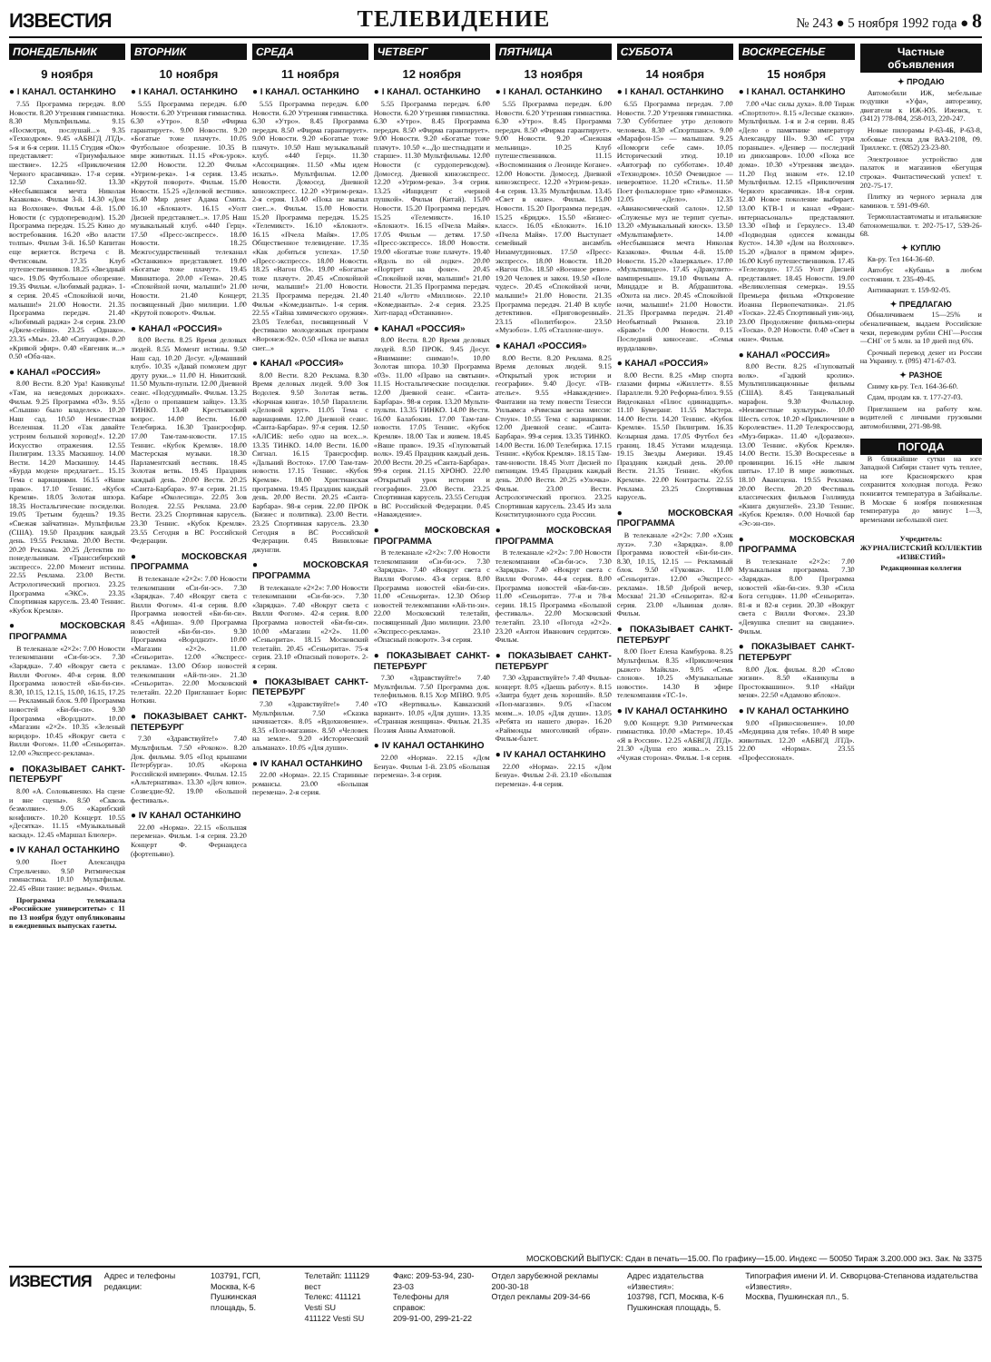ИЗВЕСТИЯ ТЕЛЕВИДЕНИЕ № 243 ● 5 ноября 1992 года ● 8
ПОНЕДЕЛЬНИК
9 ноября
● I КАНАЛ. ОСТАНКИНО
7.55 Программа передач. 8.00 Новости. 8.20 Утренняя гимнастика. 8.30 Мультфильмы. 9.15 «Посмотри, послушай...» 9.35 «Технодром». 9.45 «АБВГД ЛТД». 5-я и 6-я серии. 11.15 Студия «Око» представляет: «Триумфальное шествие». 12.25 «Приключения Черного красавчика». 17-я серия. 12.50 Сахалин-92. 13.30 «Несбывшаяся мечта Николая Казакова». Фильм 3-й. 14.30 «Дом на Волхонке». Фильм 4-й. 15.00 Новости (с сурдопереводом). 15.20 Программа передач. 15.25 Кино до востребования. 16.20 «Во власти толпы». Фильм 3-й. 16.50 Капитан еще вернется. Встреча с В. Фетисовым. 17.35 Клуб путешественников. 18.25 «Звездный час». 19.05 Футбольное обозрение. 19.35 Фильм. «Любимый раджа». 1-я серия. 20.45 «Спокойной ночи, малыши!» 21.00 Новости. 21.35 Программа передач. 21.40 «Любимый раджа» 2-я серия. 23.00 «Джем-сейшн». 23.25 «Однако». 23.35 «Мы». 23.40 «Ситуация». 0.20 «Кривой эфир». 0.40 «Евгеник и...» 0.50 «Оба-на».
● КАНАЛ «РОССИЯ»
8.00 Вести. 8.20 Ура! Каникулы! «Там, на неведомых дорожках». Фильм. 9.25 Программа «03». 9.55 «Слышно было владелек». 10.20 Наш сад. 10.50 Неизвестная Вселенная. 11.20 «Так давайте устроим большой хоровод!». 12.20 Искусство отражения. 12.55 Пилигрим. 13.35 Маскишоу. 14.00 Вести. 14.20 Маскишоу. 14.45 «Бурда моден» предлагает... 15.15 Тема с вариациями. 16.15 «Ваше право». 17.10 Теннис. «Кубок Кремля». 18.05 Золотая шпора. 18.35 Ностальгические посиделки. 19.05 Третьим будешь? 19.35 «Свежая зайчатина». Мультфильм (США). 19.50 Праздник каждый день. 19.55 Реклама. 20.00 Вести. 20.20 Реклама. 20.25 Детектив по понедельникам. «Транссибирский экспресс». 22.00 Момент истины. 22.55 Реклама. 23.00 Вести. Астрологический прогноз. 23.25 Программа «ЭКС». 23.35 Спортивная карусель. 23.40 Теннис. «Кубок Кремля».
● МОСКОВСКАЯ ПРОГРАММА
В телеканале «2×2»: 7.00 Новости телекомпании «Си-би-эс». 7.30 «Зарядка». 7.40 «Вокруг света с Вилли Фогом». 40-я серия. 8.00 Программа новостей «Би-би-си». 8.30, 10.15, 12.15, 15.00, 16.15, 17.25 — Рекламный блок. 9.00 Программа новостей «Би-би-си». 9.30 Программа «Ворлднэт». 10.00 «Магазин «2×2». 10.35 «Зеленый коридор». 10.45 «Вокруг света с Вилли Фогом». 11.00 «Сеньорита». 12.00 «Экспресс-реклама».
● ПОКАЗЫВАЕТ САНКТ-ПЕТЕРБУРГ
8.00 «А. Соловьяненко. На сцене и вне сцены». 8.50 «Сквозь безмолвие». 9.05 «Карибский конфликт». 10.20 Концерт. 10.55 «Десятка». 11.15 «Музыкальный каскад». 12.45 «Маршал Блюхер».
● IV КАНАЛ ОСТАНКИНО
9.00 Поет Александра Стрельченко. 9.50 Ритмическая гимнастика. 10.10 Мультфильм. 22.45 «Вни тание: ведьмы». Фильм.
Программа телеканала «Российские университеты» с 11 по 13 ноября будут опубликованы в ежедневных выпусках газеты.
ВТОРНИК
10 ноября
● I КАНАЛ. ОСТАНКИНО
5.55 Программа передач. 6.00 Новости. 6.20 Утренняя гимнастика. 6.30 «Утро». 8.50 «Фирма гарантирует». 9.00 Новости. 9.20 «Богатые тоже плачут». 10.05 Футбольное обозрение. 10.35 В мире животных. 11.15 «Рок-урок». 12.00 Новости. 12.20 Фильм «Угрюм-река». 1-я серия. 13.45 «Крутой поворот». Фильм. 15.00 Новости. 15.25 «Деловой вестник». 15.40 Мир денег Адама Смита. 16.10 «Блокнот». 16.15 «Уолт Дисней представляет...». 17.05 Наш музыкальный клуб. «440 Герц». 17.50 «Пресс-экспресс». 18.00 Новости. 18.25 Межгосударственный телеканал «Останкино» представляет. 19.00 «Богатые тоже плачут». 19.45 Миниатюра. 20.00 «Тема». 20.45 «Спокойной ночи, малыши!» 21.00 Новости. 21.40 Концерт, посвященный Дню милиции. 1.00 «Крутой поворот». Фильм.
● КАНАЛ «РОССИЯ»
8.00 Вести. 8.25 Время деловых людей. 8.55 Момент истины. 9.50 Наш сад. 10.20 Досуг. «Домашний клуб». 10.35 «Давай поможем друг другу руки...» 11.00 Н. Никитский. 11.50 Мульти-пульти. 12.00 Дневной сеанс. «Подсудимый». Фильм. 13.25 «Дело о пропавшем зайце». 13.35 ТИНКО. 13.40 Крестьянский вопрос. 14.00 Вести. 16.00 Телебиржа. 16.30 Трансросфир. 17.00 Там-там-новости. 17.15 Теннис. «Кубок Кремля». 18.00 Мастерская музыки. 18.30 Парламентский вестник. 18.45 Золотая ветвь. 19.45 Праздник каждый день. 20.00 Вести. 20.25 «Санта-Барбара». 97-я серия. 21.15 Кабаре «Околесица». 22.05 Зов Володея. 22.55 Реклама. 23.00 Вести. 23.25 Спортивная карусель. 23.30 Теннис. «Кубок Кремля». 23.55 Сегодня в ВС Российской Федерации.
● МОСКОВСКАЯ ПРОГРАММА
В телеканале «2×2»: 7.00 Новости телекомпании «Си-би-эс». 7.30 «Зарядка». 7.40 «Вокруг света с Вилли Фогом». 41-я серия. 8.00 Программа новостей «Би-би-си». 8.45 «Афиша». 9.00 Программа новостей «Би-би-си». 9.30 Программа «Ворлднэт». 10.00 «Магазин «2×2». 11.00 «Сеньорита». 12.00 «Экспресс-реклама». 13.00 Обзор новостей телекомпании «Ай-ти-эн». 21.30 «Сеньорита». 22.00 Московский телетайп. 22.20 Приглашает Борис Ноткин.
● ПОКАЗЫВАЕТ САНКТ-ПЕТЕРБУРГ
7.30 «Здравствуйте!» 7.40 Мультфильм. 7.50 «Рококо». 8.20 Док. фильмы. 9.05 «Под крышами Петербурга». 10.05 «Корона Российской империи». Фильм. 12.15 «Альтернатива». 13.30 «Доч кино». Созвездие-92. 19.00 «Большой фестиваль».
● IV КАНАЛ ОСТАНКИНО
22.00 «Норма». 22.15 «Большая перемена». Фильм. 1-я серия. 23.20 Концерт Ф. Фернандеса (фортепьяно).
СРЕДА
11 ноября
● I КАНАЛ. ОСТАНКИНО
5.55 Программа передач. 6.00 Новости. 6.20 Утренняя гимнастика. 6.30 «Утро». 8.45 Программа передач. 8.50 «Фирма гарантирует». 9.00 Новости. 9.20 «Богатые тоже плачут». 10.50 Наш музыкальный клуб. «440 Герц». 11.30 «Ассоциация». 11.50 «Мы идем искать». Мультфильм. 12.00 Новости. Домосед. Дневной киноэкспресс. 12.20 «Угрюм-река». 2-я серия. 13.40 «Пока не выпал снег...». Фильм. 15.00 Новости. 15.20 Программа передач. 15.25 «Телемикст». 16.10 «Блокнот». 16.15 «Пчела Майя». 17.05 Общественное телевидение. 17.35 «Как добиться успеха». 17.50 «Пресс-экспресс». 18.00 Новости. 18.25 «Вагон 03». 19.00 «Богатые тоже плачут». 20.45 «Спокойной ночи, малыши!» 21.00 Новости. 21.35 Программа передач. 21.40 Фильм «Комедианты». 1-я серия. 22.55 «Тайна химического оружия». 23.05 Телебал, посвященный V фестивалю молодежных программ «Воронеж-92». 0.50 «Пока не выпал снег...»
● КАНАЛ «РОССИЯ»
8.00 Вести. 8.20 Реклама. 8.30 Время деловых людей. 9.00 Зоя Водолея. 9.50 Золотая ветвь. «Корчная книга». 10.50 Параллели. «Деловой круг». 11.05 Тема с вариациями. 12.00 Дневной сеанс. «Санта-Барбара». 97-я серия. 12.50 «АЛСИБ: небо одно на всех...». 13.35 ТИНКО. 14.00 Вести. 16.00 Сигнал. 16.15 Трансросфир. «Дальний Восток». 17.00 Там-там-новости. 17.15 Теннис. «Кубок Кремля». 18.00 Христианская программа. 19.45 Праздник каждый день. 20.00 Вести. 20.25 «Санта-Барбара». 98-я серия. 22.00 ПРОК (Бизнес и политика). 23.00 Вести. 23.25 Спортивная карусель. 23.30 Сегодня в ВС Российской Федерации. 0.45 Виниловые джунгли.
● МОСКОВСКАЯ ПРОГРАММА
В телеканале «2×2»: 7.00 Новости телекомпании «Си-би-эс». 7.30 «Зарядка». 7.40 «Вокруг света с Вилли Фогом». 42-я серия. 8.00 Программа новостей «Би-би-си». 10.00 «Магазин «2×2». 11.00 «Сеньорита». 18.15 Московский телетайп. 20.45 «Сеньорита». 75-я серия. 23.10 «Опасный поворот». 2-я серия.
● ПОКАЗЫВАЕТ САНКТ-ПЕТЕРБУРГ
7.30 «Здравствуйте!» 7.40 Мультфильм. 7.50 «Сказка начинается». 8.05 «Вдохновение». 8.35 «Поп-магазин». 8.50 «Человек на земле». 9.20 «Исторический альманах». 10.05 «Для души».
● IV КАНАЛ ОСТАНКИНО
22.00 «Норма». 22.15 Старинные романсы. 23.00 «Большая перемена». 2-я серия.
ЧЕТВЕРГ
12 ноября
● I КАНАЛ. ОСТАНКИНО
5.55 Программа передач. 6.00 Новости. 6.20 Утренняя гимнастика. 6.30 «Утро». 8.45 Программа передач. 8.50 «Фирма гарантирует». 9.00 Новости. 9.20 «Богатые тоже плачут». 10.50 «...До шестнадцати и старше». 11.30 Мультфильмы. 12.00 Новости (с сурдопереводом). Домосед. Дневной киноэкспресс. 12.20 «Угрюм-река». 3-я серия. 13.25 «Инцидент с «черной пушкой». Фильм (Китай). 15.00 Новости. 15.20 Программа передач. 15.25 «Телемикст». 16.10 «Блокнот». 16.15 «Пчела Майя». 17.05 Фильм — детям. 17.50 «Пресс-экспресс». 18.00 Новости. 19.00 «Богатые тоже плачут». 19.40 «Вдоль по ой лодке». 20.00 «Портрет на фоне». 20.45 «Спокойной ночи, малыши!» 21.00 Новости. 21.35 Программа передач. 21.40 «Лотто «Миллион». 22.10 «Комедианты». 2-я серия. 23.25 Хит-парад «Останкино».
● КАНАЛ «РОССИЯ»
8.00 Вести. 8.20 Время деловых людей. 8.50 ПРОК. 9.45 Досуг. «Внимание: снимаю!». 10.00 Золотая шпора. 10.30 Программа «03». 11.00 «Право на святыни». 11.15 Ностальгические посиделки. 12.00 Дневной сеанс. «Санта-Барбара». 98-я серия. 13.20 Мульти-пульти. 13.35 ТИНКО. 14.00 Вести. 16.00 Балабокин. 17.00 Там-там-новости. 17.05 Теннис. «Кубок Кремля». 18.00 Так и живем. 18.45 «Ваше право». 19.35 «Глуповатый волк». 19.45 Праздник каждый день. 20.00 Вести. 20.25 «Санта-Барбара». 99-я серия. 21.15 ХРОНО. 22.00 «Открытый урок истории и географии». 23.00 Вести. 23.25 Спортивная карусель. 23.55 Сегодня в ВС Российской Федерации. 0.45 «Наваждение».
● МОСКОВСКАЯ ПРОГРАММА
В телеканале «2×2»: 7.00 Новости телекомпании «Си-би-эс». 7.30 «Зарядка». 7.40 «Вокруг света с Вилли Фогом». 43-я серия. 8.00 Программа новостей «Би-би-си». 11.00 «Сеньорита». 12.30 Обзор новостей телекомпании «Ай-ти-эн». 22.00 Московский телетайп, посвященный Дню милиции. 23.00 «Экспресс-реклама». 23.10 «Опасный поворот». 3-я серия.
● ПОКАЗЫВАЕТ САНКТ-ПЕТЕРБУРГ
7.30 «Здравствуйте!» 7.40 Мультфильм. 7.50 Программа док. телефильмов. 8.15 Хор МПВО. 9.05 «ТО «Вертикаль». Кавказский вариант». 10.05 «Для души». 13.35 «Странная женщина». Фильм. 21.35 Поэзия Анны Ахматовой.
● IV КАНАЛ ОСТАНКИНО
22.00 «Норма». 22.15 «Дом Бенуа». Фильм 1-й. 23.05 «Большая перемена». 3-я серия.
ПЯТНИЦА
13 ноября
● I КАНАЛ. ОСТАНКИНО
5.55 Программа передач. 6.00 Новости. 6.20 Утренняя гимнастика. 6.30 «Утро». 8.45 Программа передач. 8.50 «Фирма гарантирует». 9.00 Новости. 9.20 «Снежная мельница». 10.25 Клуб путешественников. 11.15 «Воспоминания о Леониде Когане». 12.00 Новости. Домосед. Дневной киноэкспресс. 12.20 «Угрюм-река». 4-я серия. 13.35 Мультфильм. 13.45 «Свет в окне». Фильм. 15.00 Новости. 15.20 Программа передач. 15.25 «Бридж». 15.50 «Бизнес-класс». 16.05 «Блокнот». 16.10 «Пчела Майя». 17.00 Выступает семейный ансамбль Низамутдиновых. 17.50 «Пресс-экспресс». 18.00 Новости. 18.20 «Вагон 03». 18.50 «Военное ревю». 19.20 Человек и закон. 19.50 «Поле чудес». 20.45 «Спокойной ночи, малыши!» 21.00 Новости. 21.35 Программа передач. 21.40 В клубе детективов. «Приговоренный». 23.15 «Политбюро». 23.50 «Музобоз». 1.05 «Сталлоне-шоу».
● КАНАЛ «РОССИЯ»
8.00 Вести. 8.20 Реклама. 8.25 Время деловых людей. 9.15 «Открытый урок истории и географии». 9.40 Досуг. «ТВ-ателье». 9.55 «Наваждение». Фантазии на тему повести Тенесси Уильямса «Римская весна миссис Стоун». 10.55 Тема с вариациями. 12.00 Дневной сеанс. «Санта-Барбара». 99-я серия. 13.35 ТИНКО. 14.00 Вести. 16.00 Телебиржа. 17.15 Теннис. «Кубок Кремля». 18.15 Там-там-новости. 18.45 Уолт Дисней по пятницам. 19.45 Праздник каждый день. 20.00 Вести. 20.25 «Улочка». Фильм. 23.00 Вести. Астрологический прогноз. 23.25 Спортивная карусель. 23.45 Из зала Конституционного суда России.
● МОСКОВСКАЯ ПРОГРАММА
В телеканале «2×2»: 7.00 Новости телекомпании «Си-би-эс». 7.30 «Зарядка». 7.40 «Вокруг света с Вилли Фогом». 44-я серия. 8.00 Программа новостей «Би-би-си». 11.00 «Сеньорита». 77-я и 78-я серии. 18.15 Программа «Большой фестиваль». 22.00 Московский телетайп. 23.10 «Погода «2×2». 23.20 «Антон Иванович сердится». Фильм.
● ПОКАЗЫВАЕТ САНКТ-ПЕТЕРБУРГ
7.30 «Здравствуйте!» 7.40 Фильм-концерт. 8.05 «Даешь работу». 8.15 «Завтра будет день хороший». 8.50 «Поп-магазин». 9.05 «Гласом моим...». 10.05 «Для души». 13.05 «Ребята из нашего двора». 16.20 «Раймонды многоликий образ». Фильм-балет.
● IV КАНАЛ ОСТАНКИНО
22.00 «Норма». 22.15 «Дом Бенуа». Фильм 2-й. 23.10 «Большая перемена». 4-я серия.
СУББОТА
14 ноября
● I КАНАЛ. ОСТАНКИНО
6.55 Программа передач. 7.00 Новости. 7.20 Утренняя гимнастика. 7.30 Субботнее утро делового человека. 8.30 «Спортшанс». 9.00 «Марафон-15» — малышам. 9.25 «Поморги себе сам». 10.05 Исторический этюд. 10.10 «Автограф по субботам». 10.40 «Технодром». 10.50 Очевидное — невероятное. 11.20 «Стиль». 11.50 Поет фольклорное трио «Рамонак». 12.05 «Дело». 12.35 «Авиакосмический салон». 12.50 «Служенье муз не терпит суеты». 13.20 «Музыкальный киоск». 13.50 «Мультпамфлет». 14.00 «Несбывшаяся мечта Николая Казакова». Фильм 4-й. 15.00 Новости. 15.20 «Зазеркалье». 17.00 «Мультивидео». 17.45 «Дракулито-вампиреныш». 19.10 Фильмы А. Миндадзе и В. Абдрашитова. «Охота на лис». 20.45 «Спокойной ночи, малыши!» 21.00 Новости. 21.35 Программа передач. 21.40 Необъятный Рязанов. 23.10 «Браво!» 0.00 Новости. 0.15 Последний киносеанс. «Семья вурдалаков».
● КАНАЛ «РОССИЯ»
8.00 Вести. 8.25 «Мир спорта глазами фирмы «Жиллетт». 8.55 Параллели. 9.20 Реформа-блюз. 9.55 Видеоканал «Плюс одиннадцать». 11.10 Бумеранг. 11.55 Мастера. 14.00 Вести. 14.20 Теннис. «Кубок Кремля». 15.50 Пилигрим. 16.35 Козырная дама. 17.05 Футбол без границ. 18.45 Устами младенца. 19.15 Звезды Америки. 19.45 Праздник каждый день. 20.00 Вести. 21.35 Теннис. «Кубок Кремля». 22.00 Контрасты. 22.55 Реклама. 23.25 Спортивная карусель.
● МОСКОВСКАЯ ПРОГРАММА
В телеканале «2×2»: 7.00 «Хэнк лузэ». 7.30 «Зарядка». 8.00 Программа новостей «Би-би-си». 8.30, 10.15, 12.15 — Рекламный блок. 9.50 «Туковка». 11.00 «Сеньорита». 12.00 «Экспресс-реклама». 18.50 Доброй вечер, Москва! 21.30 «Сеньорита». 82-я серия. 23.00 «Львиная доля». Фильм.
● ПОКАЗЫВАЕТ САНКТ-ПЕТЕРБУРГ
8.00 Поет Елена Камбурова. 8.25 Мультфильм. 8.35 «Приключения рыжего Майкла». 9.05 «Семь слонов». 10.25 «Музыкальные новости». 14.30 В эфире телекомпания «ТС-1».
● IV КАНАЛ ОСТАНКИНО
9.00 Концерт. 9.30 Ритмическая гимнастика. 10.00 «Мастер». 10.45 «Я в России». 12.25 «АБВГД ЛТД». 21.30 «Душа его жива...». 23.15 «Чужая сторона». Фильм. 1-я серия.
ВОСКРЕСЕНЬЕ
15 ноября
● I КАНАЛ. ОСТАНКИНО
7.00 «Час силы духа». 8.00 Тираж «Спортлото». 8.15 «Лесные сказки». Мультфильм. 1-я и 2-я серии. 8.45 «Дело о памятнике императору Александру III». 9.30 «С утра пораньше». «Денвер — последний из динозавров». 10.00 «Пока все дома». 10.30 «Утренняя звезда». 11.20 Под знаком «т». 12.10 Мультфильм. 12.15 «Приключения Черного красавчика». 18-я серия. 12.40 Новое поколение выбирает. 13.00 КТВ-1 и канал «Франс-интернасьональ» представляют. 13.30 «Пиф и Геркулес». 13.40 «Подводная одиссея команды Кусто». 14.30 «Дом на Волхонке». 15.20 «Диалог в прямом эфире». 16.00 Клуб путешественников. 17.45 «Телелюди». 17.55 Уолт Дисней представляет. 18.45 Новости. 19.00 «Великолепная семерка». 19.55 Премьера фильма «Откровение Иоанна Первопечатника». 21.05 «Тоска». 22.45 Спортивный уик-энд. 23.00 Продолжение фильма-оперы «Тоска». 0.20 Новости. 0.40 «Свет в окне». Фильм.
● КАНАЛ «РОССИЯ»
8.00 Вести. 8.25 «Глуповатый волк». «Гадкий кролик». Мультипликационные фильмы (США). 8.45 Танцевальный марафон. 9.30 Фольклор. «Неизвестные культуры». 10.00 Шесть соток. 10.20 «Приключение в Королевстве». 11.20 Телекроссворд. «Муз-биржа». 11.40 «Доразмон». 13.00 Теннис. «Кубок Кремля». 14.00 Вести. 15.30 Воскресенье в провинции. 16.15 «Не лыком шиты». 17.10 В мире животных. 18.10 Авансцена. 19.55 Реклама. 20.00 Вести. 20.20 Фестиваль классических фильмов Голливуда «Книга джунглей». 23.30 Теннис. «Кубок Кремля». 0.00 Ночной бар «Эс-эн-си».
● МОСКОВСКАЯ ПРОГРАММА
В телеканале «2×2»: 7.00 Музыкальная программа. 7.30 «Зарядка». 8.00 Программа новостей «Би-би-си». 9.30 «Сила Бога сегодня». 11.00 «Сеньорита». 81-я и 82-я серии. 20.30 «Вокруг света с Вилли Фогом». 23.30 «Девушка спешит на свидание». Фильм.
● ПОКАЗЫВАЕТ САНКТ-ПЕТЕРБУРГ
8.00 Док. фильм. 8.20 «Слово жизни». 8.50 «Каникулы в Простоквашино». 9.10 «Найди меня». 22.50 «Адамово яблоко».
● IV КАНАЛ ОСТАНКИНО
9.00 «Прикосновение». 10.00 «Медицина для тебя». 10.40 В мире животных. 12.20 «АБВГД ЛТД». 22.00 «Норма». 23.55 «Профессионал».
Частные объявления
✦ ПРОДАЮ
Автомобили ИЖ, мебельные подушки «Уфа», авторезину, двигатели к ИЖ-Ю5. Ижевск, т. (3412) 778-084, 258-013, 220-247.
Новые пилорамы Р-63-4Б, Р-63-8, лобовые стекла для ВАЗ-2108, 09. Триллекс. т. (0852) 23-23-80.
Электронное устройство для палаток и магазинов «Бегущая строка». Фантастический успех! т. 202-75-17.
Плитку из черного зернала для каминов. т. 591-09-60.
Термопластавтоматы и итальянские батономешалки. т. 202-75-17, 539-26-68.
✦ КУПЛЮ
Кв-ру. Тел 164-36-60.
Автобус «Кубань» в любом состоянии. т. 235-49-45.
Антиквариат. т. 159-92-05.
✦ ПРЕДЛАГАЮ
Обналичиваем 15—25% и обеналичиваем, выдаем Российские чеки, переводим рубли СНГ—Россия—СНГ от 5 млн. за 10 дней под 6%.
Срочный перевод денег из России на Украину. т. (095) 471-67-03.
✦ РАЗНОЕ
Сниму кв-ру. Тел. 164-36-60.
Сдам, продам кв. т. 177-27-03.
Приглашаем на работу ком. водителей с личными грузовыми автомобилями, 271-98-98.
ПОГОДА
В ближайшие сутки на юге Западной Сибири станет чуть теплее, на юге Красноярского края сохранится холодная погода. Резко понизится температура в Забайкалье. В Москве 6 ноября пониженная температура до минус 1—3, временами небольшой снег.
Учредитель:
ЖУРНАЛИСТСКИЙ КОЛЛЕКТИВ «ИЗВЕСТИЙ»
Редакционная коллегия
МОСКОВСКИЙ ВЫПУСК: Сдан в печать—15.00. По графику—15.00. Индекс — 50050 Тираж 3.200.000 экз. Зак. № 3375
ИЗВЕСТИЯ
Адрес и телефоны редакции: 103791, ГСП, Москва, К-6
Пушкинская площадь, 5.
Телетайп: 111129 вест
Телекс: 411121 Vesti SU
411122 Vesti SU
Факс: 209-53-94, 230-23-03
Телефоны для справок:
209-91-00, 299-21-22
Отдел зарубежной рекламы 200-30-18
Отдел рекламы 209-34-66
Адрес издательства «Известия»:
103798, ГСП, Москва, К-6
Пушкинская площадь, 5.
Типография имени И. И. Скворцова-Степанова издательства «Известия».
Москва, Пушкинская пл., 5.